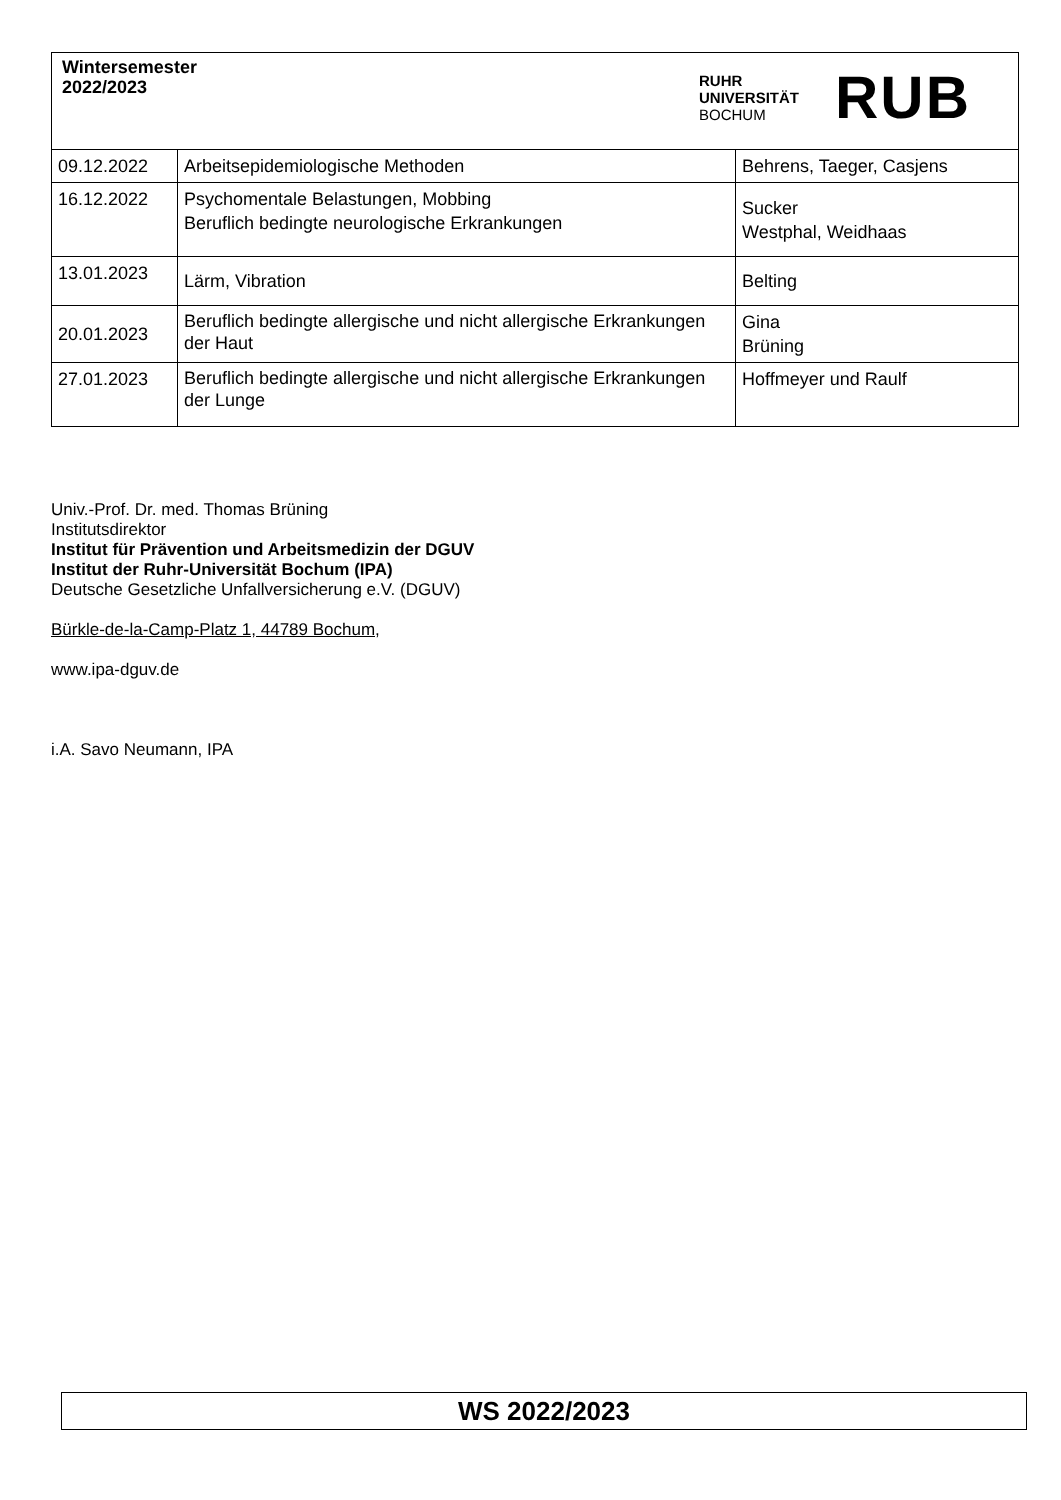Wintersemester
2022/2023
RUHR
UNIVERSITÄT
BOCHUM
RUB
| 09.12.2022 | Arbeitsepidemiologische Methoden | Behrens, Taeger, Casjens |
| 16.12.2022 | Psychomentale Belastungen, Mobbing Beruflich bedingte neurologische Erkrankungen | Sucker Westphal, Weidhaas |
| 13.01.2023 | Lärm, Vibration | Belting |
| 20.01.2023 | Beruflich bedingte allergische und nicht allergische Erkrankungen der Haut | Gina Brüning |
| 27.01.2023 | Beruflich bedingte allergische und nicht allergische Erkrankungen der Lunge | Hoffmeyer und Raulf |
Univ.-Prof. Dr. med. Thomas Brüning
Institutsdirektor
Institut für Prävention und Arbeitsmedizin der DGUV
Institut der Ruhr-Universität Bochum (IPA)
Deutsche Gesetzliche Unfallversicherung e.V. (DGUV)
Bürkle-de-la-Camp-Platz 1, 44789 Bochum,
www.ipa-dguv.de
i.A. Savo Neumann, IPA
WS 2022/2023